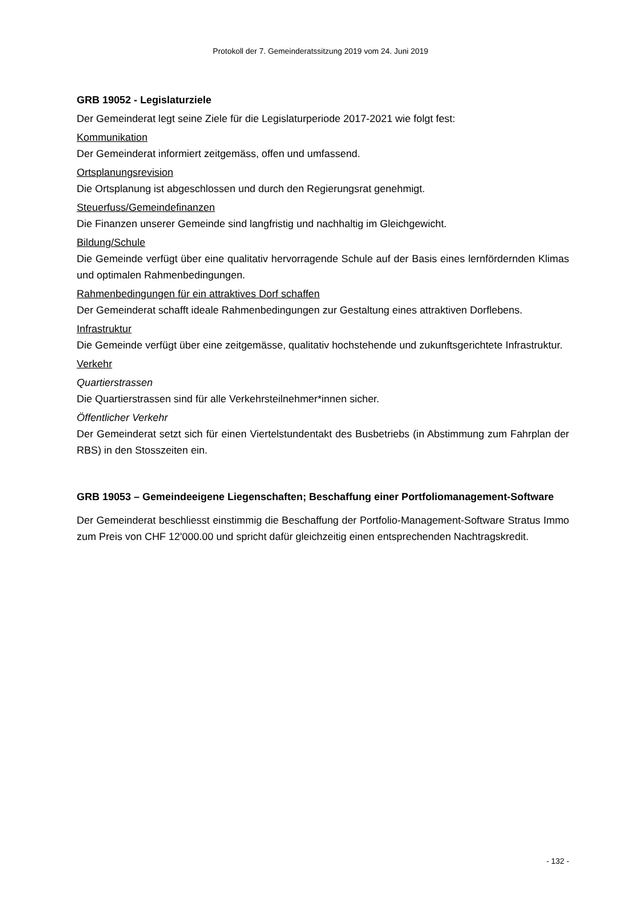Protokoll der 7. Gemeinderatssitzung 2019 vom 24. Juni 2019
GRB 19052 - Legislaturziele
Der Gemeinderat legt seine Ziele für die Legislaturperiode 2017-2021 wie folgt fest:
Kommunikation
Der Gemeinderat informiert zeitgemäss, offen und umfassend.
Ortsplanungsrevision
Die Ortsplanung ist abgeschlossen und durch den Regierungsrat genehmigt.
Steuerfuss/Gemeindefinanzen
Die Finanzen unserer Gemeinde sind langfristig und nachhaltig im Gleichgewicht.
Bildung/Schule
Die Gemeinde verfügt über eine qualitativ hervorragende Schule auf der Basis eines lernfördernden Klimas und optimalen Rahmenbedingungen.
Rahmenbedingungen für ein attraktives Dorf schaffen
Der Gemeinderat schafft ideale Rahmenbedingungen zur Gestaltung eines attraktiven Dorflebens.
Infrastruktur
Die Gemeinde verfügt über eine zeitgemässe, qualitativ hochstehende und zukunftsgerichtete Infrastruktur.
Verkehr
Quartierstrassen
Die Quartierstrassen sind für alle Verkehrsteilnehmer*innen sicher.
Öffentlicher Verkehr
Der Gemeinderat setzt sich für einen Viertelstundentakt des Busbetriebs (in Abstimmung zum Fahrplan der RBS) in den Stosszeiten ein.
GRB 19053 – Gemeindeeigene Liegenschaften; Beschaffung einer Portfoliomanagement-Software
Der Gemeinderat beschliesst einstimmig die Beschaffung der Portfolio-Management-Software Stratus Immo zum Preis von CHF 12'000.00 und spricht dafür gleichzeitig einen entsprechenden Nachtragskredit.
- 132 -